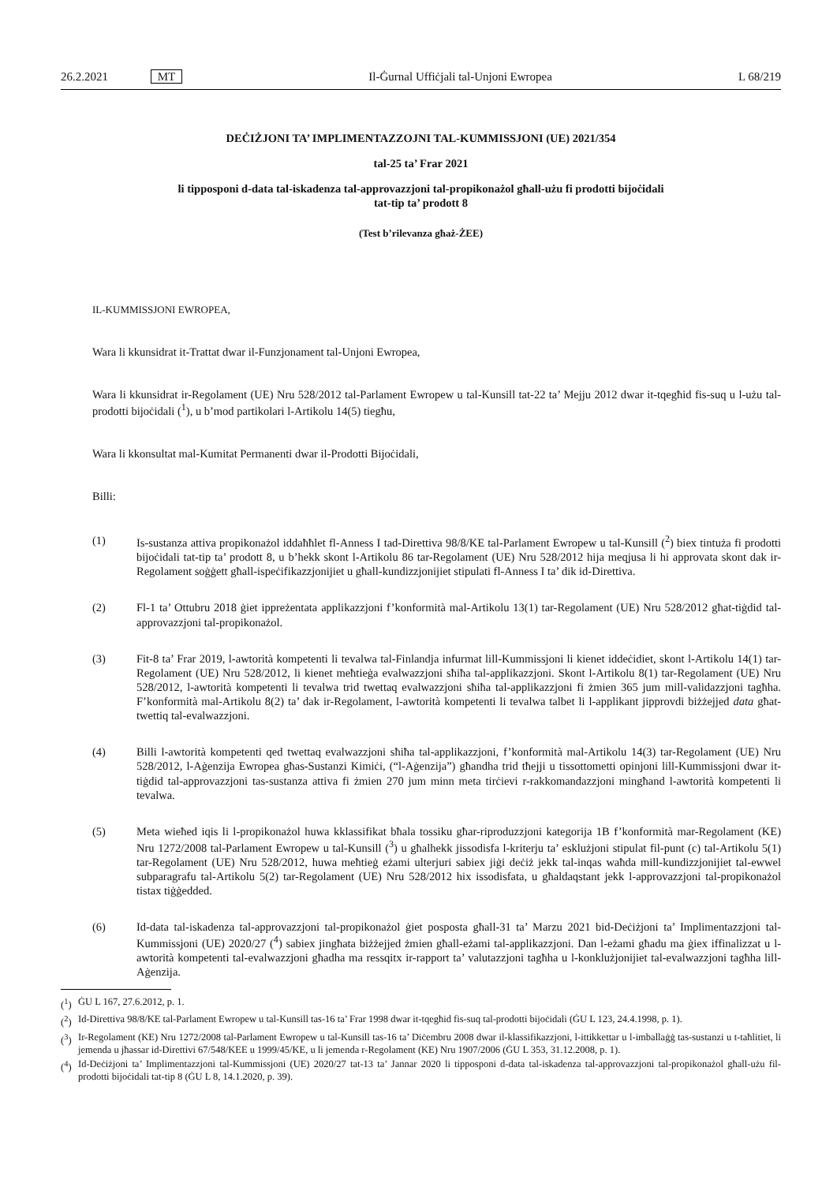26.2.2021 MT Il-Ġurnal Uffiċjali tal-Unjoni Ewropea L 68/219
DEĊIŻJONI TA’ IMPLIMENTAZZOJNI TAL-KUMMISSJONI (UE) 2021/354
tal-25 ta’ Frar 2021
li tipposponi d-data tal-iskadenza tal-approvazzjoni tal-propikonażol għall-użu fi prodotti bijoċidali
tat-tip ta’ prodott 8
(Test b’rilevanza għaż-ŻEE)
IL-KUMMISSJONI EWROPEA,
Wara li kkunsidrat it-Trattat dwar il-Funzjonament tal-Unjoni Ewropea,
Wara li kkunsidrat ir-Regolament (UE) Nru 528/2012 tal-Parlament Ewropew u tal-Kunsill tat-22 ta’ Mejju 2012 dwar it-tqegħid fis-suq u l-użu tal-prodotti bijoċidali (<sup>1</sup>), u b’mod partikolari l-Artikolu 14(5) tiegħu,
Wara li kkonsultat mal-Kumitat Permanenti dwar il-Prodotti Bijoċidali,
Billi:
(1) Is-sustanza attiva propikonażol iddaħħlet fl-Anness I tad-Direttiva 98/8/KE tal-Parlament Ewropew u tal-Kunsill (<sup>2</sup>) biex tintuża fi prodotti bijoċidali tat-tip ta’ prodott 8, u b’hekk skont l-Artikolu 86 tar-Regolament (UE) Nru 528/2012 hija meqjusa li hi approvata skont dak ir-Regolament soġġett għall-ispeċifikazzjonijiet u għall-kundizzjonijiet stipulati fl-Anness I ta’ dik id-Direttiva.
(2) Fl-1 ta’ Ottubru 2018 ġiet ippreżentata applikazzjoni f’konformità mal-Artikolu 13(1) tar-Regolament (UE) Nru 528/2012 għat-tiġdid tal-approvazzjoni tal-propikonażol.
(3) Fit-8 ta’ Frar 2019, l-awtorità kompetenti li tevalwa tal-Finlandja infurmat lill-Kummissjoni li kienet iddeċidiet, skont l-Artikolu 14(1) tar-Regolament (UE) Nru 528/2012, li kienet meħtieġa evalwazzjoni sħiħa tal-applikazzjoni. Skont l-Artikolu 8(1) tar-Regolament (UE) Nru 528/2012, l-awtorità kompetenti li tevalwa trid twettaq evalwazzjoni sħiħa tal-applikazzjoni fi żmien 365 jum mill-validazzjoni tagħha. F’konformità mal-Artikolu 8(2) ta’ dak ir-Regolament, l-awtorità kompetenti li tevalwa talbet li l-applikant jipprovdi biżżejjed data għat-twettiq tal-evalwazzjoni.
(4) Billi l-awtorità kompetenti qed twettaq evalwazzjoni sħiħa tal-applikazzjoni, f’konformità mal-Artikolu 14(3) tar-Regolament (UE) Nru 528/2012, l-Aġenzija Ewropea għas-Sustanzi Kimiċi, (“l-Aġenzija”) għandha trid tħejji u tissottometti opinjoni lill-Kummissjoni dwar it-tiġdid tal-approvazzjoni tas-sustanza attiva fi żmien 270 jum minn meta tirċievi r-rakkomandazzjoni mingħand l-awtorità kompetenti li tevalwa.
(5) Meta wieħed iqis li l-propikonażol huwa kklassifikat bħala tossiku għar-riproduzzjoni kategorija 1B f’konformità mar-Regolament (KE) Nru 1272/2008 tal-Parlament Ewropew u tal-Kunsill (<sup>3</sup>) u għalhekk jissodisfa l-kriterju ta’ esklużjoni stipulat fil-punt (c) tal-Artikolu 5(1) tar-Regolament (UE) Nru 528/2012, huwa meħtieġ eżami ulterjuri sabiex jiġi deċiż jekk tal-inqas waħda mill-kundizzjonijiet tal-ewwel subparagrafu tal-Artikolu 5(2) tar-Regolament (UE) Nru 528/2012 hix issodisfata, u għaldaqstant jekk l-approvazzjoni tal-propikonażol tistax tiġġedded.
(6) Id-data tal-iskadenza tal-approvazzjoni tal-propikonażol ġiet posposta għall-31 ta’ Marzu 2021 bid-Deċiżjoni ta’ Implimentazzjoni tal-Kummissjoni (UE) 2020/27 (<sup>4</sup>) sabiex jingħata biżżejjed żmien għall-eżami tal-applikazzjoni. Dan l-eżami għadu ma ġiex iffinalizzat u l-awtorità kompetenti tal-evalwazzjoni għadha ma ressqitx ir-rapport ta’ valutazzjoni tagħha u l-konklużjonijiet tal-evalwazzjoni tagħha lill-Aġenzija.
(<sup>1</sup>)
ĠU L 167, 27.6.2012, p. 1.
(<sup>2</sup>)
Id-Direttiva 98/8/KE tal-Parlament Ewropew u tal-Kunsill tas-16 ta’ Frar 1998 dwar it-tqegħid fis-suq tal-prodotti bijoċidali (ĠU L 123, 24.4.1998, p. 1).
(<sup>3</sup>)
Ir-Regolament (KE) Nru 1272/2008 tal-Parlament Ewropew u tal-Kunsill tas-16 ta’ Diċembru 2008 dwar il-klassifikazzjoni, l-ittikkettar u l-imballaġġ tas-sustanzi u t-taħlitiet, li jemenda u jħassar id-Direttivi 67/548/KEE u 1999/45/KE, u li jemenda r-Regolament (KE) Nru 1907/2006 (ĠU L 353, 31.12.2008, p. 1).
(<sup>4</sup>)
Id-Deċiżjoni ta’ Implimentazzjoni tal-Kummissjoni (UE) 2020/27 tat-13 ta’ Jannar 2020 li tipposponi d-data tal-iskadenza tal-approvazzjoni tal-propikonażol għall-użu fil-prodotti bijoċidali tat-tip 8 (ĠU L 8, 14.1.2020, p. 39).